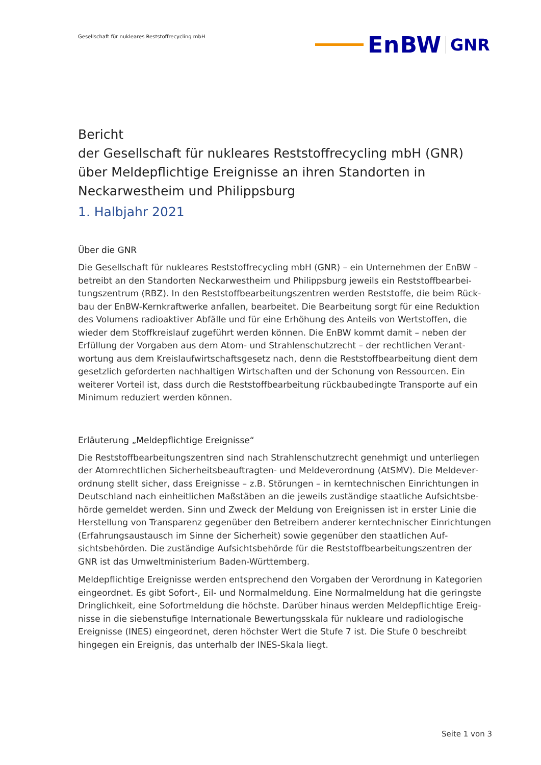Gesellschaft für nukleares Reststoffrecycling mbH
EnBW
GNR
Bericht
der Gesellschaft für nukleares Reststoffrecycling mbH (GNR) über Meldepflichtige Ereignisse an ihren Standorten in Neckarwestheim und Philippsburg
1. Halbjahr 2021
Über die GNR
Die Gesellschaft für nukleares Reststoffrecycling mbH (GNR) – ein Unternehmen der EnBW – betreibt an den Standorten Neckarwestheim und Philippsburg jeweils ein Reststoffbearbei­tungszentrum (RBZ). In den Reststoffbearbeitungszentren werden Reststoffe, die beim Rück­bau der EnBW-Kernkraftwerke anfallen, bearbeitet. Die Bearbeitung sorgt für eine Reduktion des Volumens radioaktiver Abfälle und für eine Erhöhung des Anteils von Wertstoffen, die wieder dem Stoffkreislauf zugeführt werden können. Die EnBW kommt damit – neben der Erfüllung der Vorgaben aus dem Atom- und Strahlenschutzrecht – der rechtlichen Verant­wortung aus dem Kreislaufwirtschaftsgesetz nach, denn die Reststoffbearbeitung dient dem gesetzlich geforderten nachhaltigen Wirtschaften und der Schonung von Ressourcen. Ein weiterer Vorteil ist, dass durch die Reststoffbearbeitung rückbaubedingte Transporte auf ein Minimum reduziert werden können.
Erläuterung „Meldepflichtige Ereignisse“
Die Reststoffbearbeitungszentren sind nach Strahlenschutzrecht genehmigt und unterliegen der Atomrechtlichen Sicherheitsbeauftragten- und Meldeverordnung (AtSMV). Die Meldever­ordnung stellt sicher, dass Ereignisse – z.B. Störungen – in kerntechnischen Einrichtungen in Deutschland nach einheitlichen Maßstäben an die jeweils zuständige staatliche Aufsichtsbe­hörde gemeldet werden. Sinn und Zweck der Meldung von Ereignissen ist in erster Linie die Herstellung von Transparenz gegenüber den Betreibern anderer kerntechnischer Einrichtun­gen (Erfahrungsaustausch im Sinne der Sicherheit) sowie gegenüber den staatlichen Auf­sichtsbehörden. Die zuständige Aufsichtsbehörde für die Reststoffbearbeitungszentren der GNR ist das Umweltministerium Baden-Württemberg.
Meldepflichtige Ereignisse werden entsprechend den Vorgaben der Verordnung in Kategorien eingeordnet. Es gibt Sofort-, Eil- und Normalmeldung. Eine Normalmeldung hat die geringste Dringlichkeit, eine Sofortmeldung die höchste. Darüber hinaus werden Meldepflichtige Ereig­nisse in die siebenstufige Internationale Bewertungsskala für nukleare und radiologische Ereignisse (INES) eingeordnet, deren höchster Wert die Stufe 7 ist. Die Stufe 0 beschreibt hingegen ein Ereignis, das unterhalb der INES-Skala liegt.
Seite 1 von 3